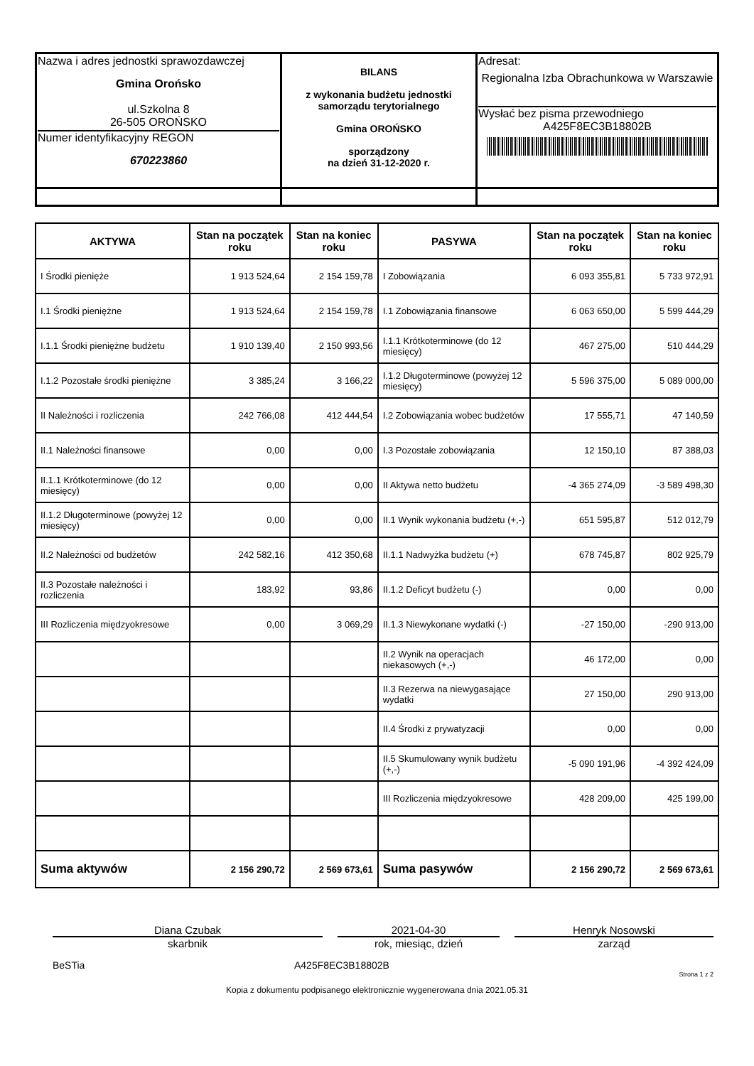| Nazwa i adres jednostki sprawozdawczej Gmina Orońsko ul.Szkolna 8 26-505 OROŃSKO Numer identyfikacyjny REGON 670223860 | BILANS z wykonania budżetu jednostki samorządu terytorialnego Gmina OROŃSKO sporządzony na dzień 31-12-2020 r. | Adresat: Regionalna Izba Obrachunkowa w Warszawie Wysłać bez pisma przewodniego A425F8EC3B18802B |
| AKTYWA | Stan na początek roku | Stan na koniec roku | PASYWA | Stan na początek roku | Stan na koniec roku |
| --- | --- | --- | --- | --- | --- |
| I Środki pienięże | 1 913 524,64 | 2 154 159,78 | I Zobowiązania | 6 093 355,81 | 5 733 972,91 |
| I.1 Środki pieniężne | 1 913 524,64 | 2 154 159,78 | I.1 Zobowiązania finansowe | 6 063 650,00 | 5 599 444,29 |
| I.1.1 Środki pieniężne budżetu | 1 910 139,40 | 2 150 993,56 | I.1.1 Krótkoterminowe (do 12 miesięcy) | 467 275,00 | 510 444,29 |
| I.1.2 Pozostałe środki pieniężne | 3 385,24 | 3 166,22 | I.1.2 Długoterminowe (powyżej 12 miesięcy) | 5 596 375,00 | 5 089 000,00 |
| II Należności i rozliczenia | 242 766,08 | 412 444,54 | I.2 Zobowiązania wobec budżetów | 17 555,71 | 47 140,59 |
| II.1 Należności finansowe | 0,00 | 0,00 | I.3 Pozostałe zobowiązania | 12 150,10 | 87 388,03 |
| II.1.1 Krótkoterminowe (do 12 miesięcy) | 0,00 | 0,00 | II Aktywa netto budżetu | -4 365 274,09 | -3 589 498,30 |
| II.1.2 Długoterminowe (powyżej 12 miesięcy) | 0,00 | 0,00 | II.1 Wynik wykonania budżetu (+,-) | 651 595,87 | 512 012,79 |
| II.2 Należności od budżetów | 242 582,16 | 412 350,68 | II.1.1 Nadwyżka budżetu (+) | 678 745,87 | 802 925,79 |
| II.3 Pozostałe należności i rozliczenia | 183,92 | 93,86 | II.1.2 Deficyt budżetu (-) | 0,00 | 0,00 |
| III Rozliczenia międzyokresowe | 0,00 | 3 069,29 | II.1.3 Niewykonane wydatki (-) | -27 150,00 | -290 913,00 |
| | | | II.2 Wynik na operacjach niekasowych (+,-) | 46 172,00 | 0,00 |
| | | | II.3 Rezerwa na niewygasające wydatki | 27 150,00 | 290 913,00 |
| | | | II.4 Środki z prywatyzacji | 0,00 | 0,00 |
| | | | II.5 Skumulowany wynik budżetu (+,-) | -5 090 191,96 | -4 392 424,09 |
| | | | III Rozliczenia międzyokresowe | 428 209,00 | 425 199,00 |
| Suma aktywów | 2 156 290,72 | 2 569 673,61 | Suma pasywów | 2 156 290,72 | 2 569 673,61 |
Diana Czubak
skarbnik
2021-04-30
rok, miesiąc, dzień
Henryk Nosowski
zarząd
BeSTia A425F8EC3B18802B
Strona 1 z 2
Kopia z dokumentu podpisanego elektronicznie wygenerowana dnia 2021.05.31